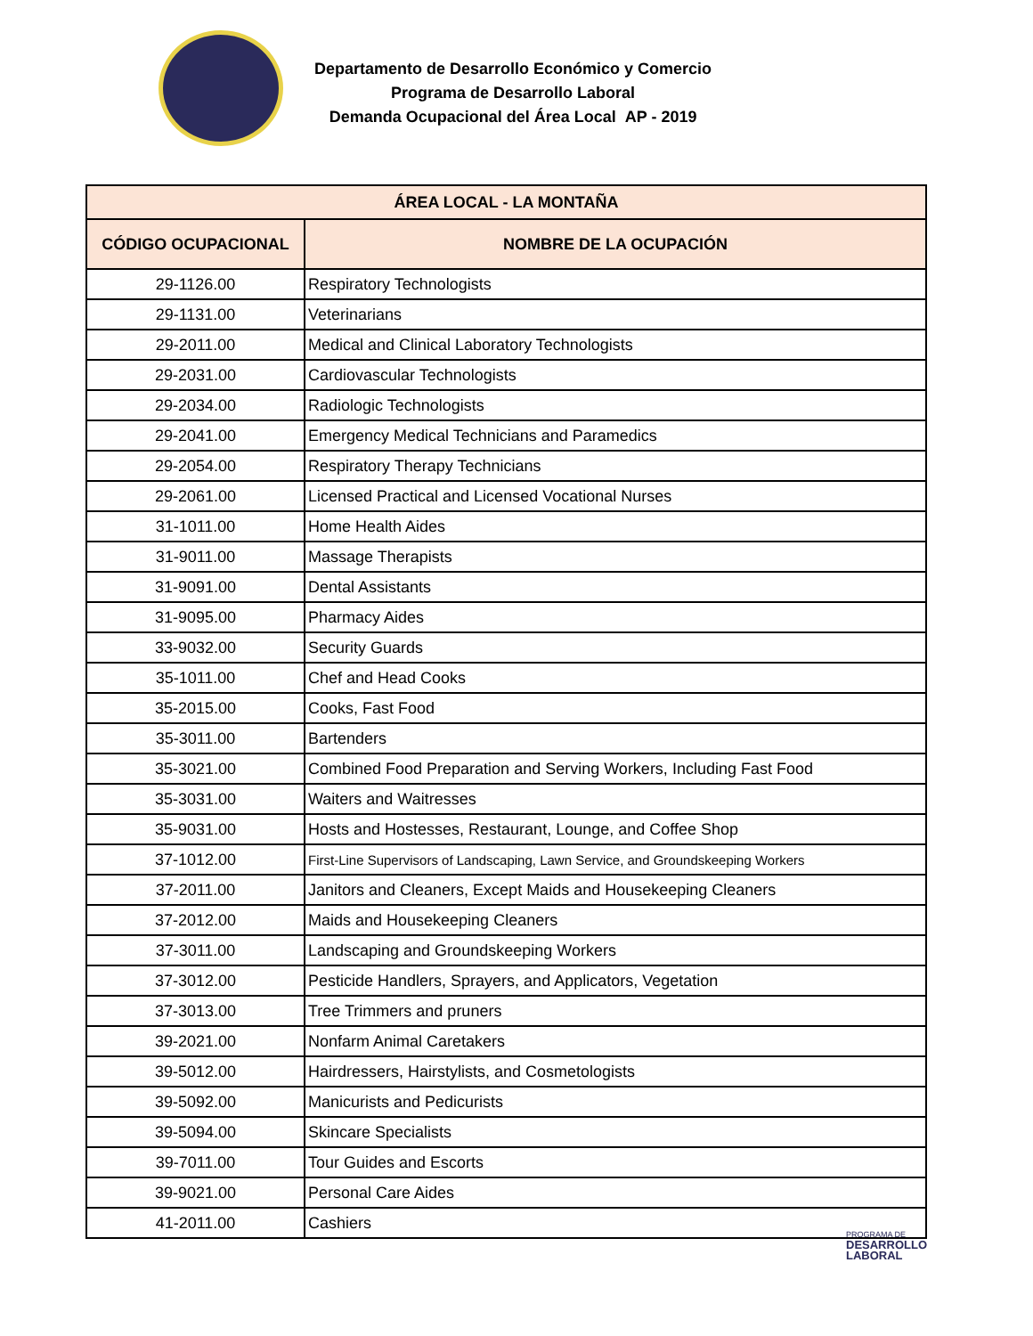Departamento de Desarrollo Económico y Comercio
Programa de Desarrollo Laboral
Demanda Ocupacional del Área Local AP - 2019
| ÁREA LOCAL - LA MONTAÑA | |
| --- | --- |
| CÓDIGO OCUPACIONAL | NOMBRE DE LA OCUPACIÓN |
| 29-1126.00 | Respiratory Technologists |
| 29-1131.00 | Veterinarians |
| 29-2011.00 | Medical and Clinical Laboratory Technologists |
| 29-2031.00 | Cardiovascular Technologists |
| 29-2034.00 | Radiologic Technologists |
| 29-2041.00 | Emergency Medical Technicians and Paramedics |
| 29-2054.00 | Respiratory Therapy Technicians |
| 29-2061.00 | Licensed Practical and Licensed Vocational Nurses |
| 31-1011.00 | Home Health Aides |
| 31-9011.00 | Massage Therapists |
| 31-9091.00 | Dental Assistants |
| 31-9095.00 | Pharmacy Aides |
| 33-9032.00 | Security Guards |
| 35-1011.00 | Chef and Head Cooks |
| 35-2015.00 | Cooks, Fast Food |
| 35-3011.00 | Bartenders |
| 35-3021.00 | Combined Food Preparation and Serving Workers, Including Fast Food |
| 35-3031.00 | Waiters and Waitresses |
| 35-9031.00 | Hosts and Hostesses, Restaurant, Lounge, and Coffee Shop |
| 37-1012.00 | First-Line Supervisors of Landscaping, Lawn Service, and Groundskeeping Workers |
| 37-2011.00 | Janitors and Cleaners, Except Maids and Housekeeping Cleaners |
| 37-2012.00 | Maids and Housekeeping Cleaners |
| 37-3011.00 | Landscaping and Groundskeeping Workers |
| 37-3012.00 | Pesticide Handlers, Sprayers, and Applicators, Vegetation |
| 37-3013.00 | Tree Trimmers and pruners |
| 39-2021.00 | Nonfarm Animal Caretakers |
| 39-5012.00 | Hairdressers, Hairstylists, and Cosmetologists |
| 39-5092.00 | Manicurists and Pedicurists |
| 39-5094.00 | Skincare Specialists |
| 39-7011.00 | Tour Guides and Escorts |
| 39-9021.00 | Personal Care Aides |
| 41-2011.00 | Cashiers |
PROGRAMA DE
DESARROLLO
LABORAL